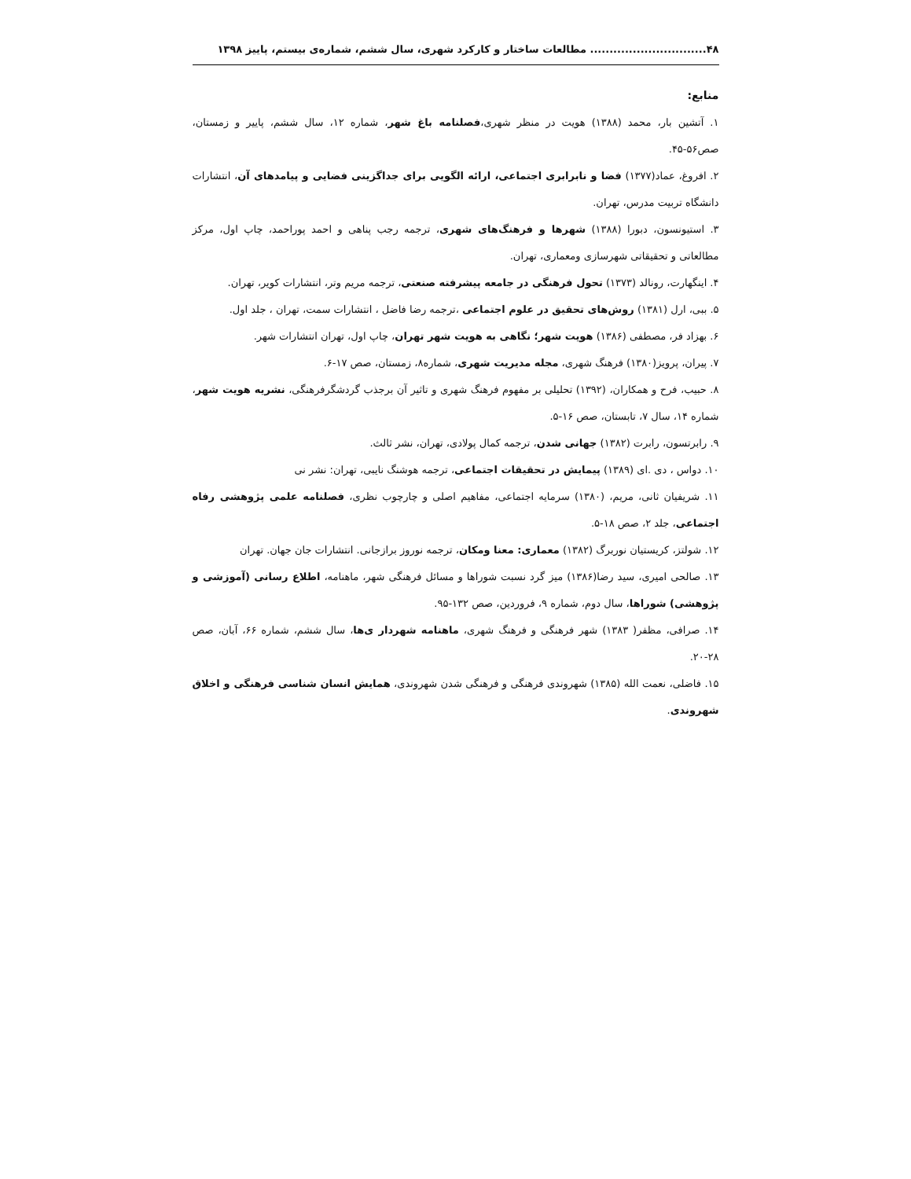۴۸.............................. مطالعات ساختار و کارکرد شهری، سال ششم، شماره‌ی بیستم، پاییز ۱۳۹۸
منابع:
۱. آتشین بار، محمد (۱۳۸۸) هویت در منظر شهری،فصلنامه باغ شهر، شماره ۱۲، سال ششم، پاییر و زمستان، صص۵۶-۴۵.
۲. افروغ، عماد(۱۳۷۷) فضا و نابرابری اجتماعی، ارائه الگویی برای جداگزینی فضایی و پیامدهای آن، انتشارات دانشگاه تربیت مدرس، تهران.
۳. استیونسون، دبورا (۱۳۸۸) شهرها و فرهنگ‌های شهری، ترجمه رجب پناهی و احمد پوراحمد، چاپ اول، مرکز مطالعاتی و تحقیقاتی شهرسازی ومعماری، تهران.
۴. اینگهارت، رونالد (۱۳۷۳) تحول فرهنگی در جامعه پیشرفته صنعتی، ترجمه مریم وتر، انتشارات کویر، تهران.
۵. ببی، ارل (۱۳۸۱) روش‌های تحقیق در علوم اجتماعی ،ترجمه رضا فاضل ، انتشارات سمت، تهران ، جلد اول.
۶. بهزاد فر، مصطفی (۱۳۸۶) هویت شهر؛ نگاهی به هویت شهر تهران، چاپ اول، تهران انتشارات شهر.
۷. پیران، پرویز(۱۳۸۰) فرهنگ شهری، مجله مدیریت شهری، شماره۸، زمستان، صص ۱۷-۶.
۸. حبیب، فرح و همکاران، (۱۳۹۲) تحلیلی بر مفهوم فرهنگ شهری و تاثیر آن برجذب گردشگرفرهنگی، نشریه هویت شهر، شماره ۱۴، سال ۷، تابستان، صص ۱۶-۵.
۹. رابرتسون، رابرت (۱۳۸۲) جهانی شدن، ترجمه کمال پولادی، تهران، نشر ثالث.
۱۰. دواس ، دی .ای (۱۳۸۹) پیمایش در تحقیقات اجتماعی، ترجمه هوشنگ نایبی، تهران: نشر نی
۱۱. شریفیان ثانی، مریم، (۱۳۸۰) سرمایه اجتماعی، مفاهیم اصلی و چارچوب نظری، فصلنامه علمی پژوهشی رفاه اجتماعی، جلد ۲، صص ۱۸-۵.
۱۲. شولتز، کریستیان نوربرگ (۱۳۸۲) معماری: معنا ومکان، ترجمه نوروز برازجانی. انتشارات جان جهان. تهران
۱۳. صالحی امیری، سید رضا(۱۳۸۶) میز گرد نسبت شوراها و مسائل فرهنگی شهر، ماهنامه، اطلاع رسانی (آموزشی و پژوهشی) شوراها، سال دوم، شماره ۹، فروردین، صص ۱۳۲-۹۵.
۱۴. صرافی، مظفر( ۱۳۸۳) شهر فرهنگی و فرهنگ شهری، ماهنامه شهردار ی‌ها، سال ششم، شماره ۶۶، آبان، صص ۲۸-۲۰.
۱۵. فاضلی، نعمت الله (۱۳۸۵) شهروندی فرهنگی و فرهنگی شدن شهروندی، همایش انسان شناسی فرهنگی و اخلاق شهروندی.